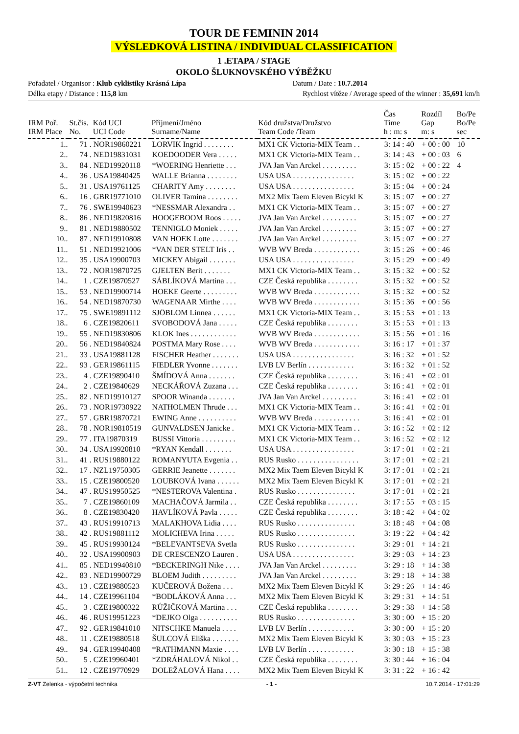TOUR DE FEMININ 2014
VÝSLEDKOVÁ LISTINA / INDIVIDUAL CLASSIFICATION
1 .ETAPA / STAGE
OKOLO ŠLUKNOVSKÉHO VÝBĚŽKU
Pořadatel / Organisor : Klub cyklistiky Krásná Lípa Datum / Date : 10.7.2014
Délka etapy / Distance : 115,8 km Rychlost vítěze / Average speed of the winner : 35,691 km/h
| IRM Poř. IRM Place | St.čís. No. | Kód UCI UCI Code | Příjmení/Jméno Surname/Name | Kód družstva/Družstvo Team Code /Team | Čas Time h : m: s | Rozdíl Gap m: s | Bo/Pe Bo/Pe sec |
| --- | --- | --- | --- | --- | --- | --- | --- |
| 1.. | 71 . | NOR19860221 | LORVIK Ingrid . . . . . . . . | MX1 CK Victoria-MIX Team . . | 3: 14 : 40 | + 00 : 00 | 10 |
| 2.. | 74 . | NED19831031 | KOEDOODER Vera . . . . . | MX1 CK Victoria-MIX Team . . | 3: 14 : 43 | + 00 : 03 | 6 |
| 3.. | 84 . | NED19920118 | *WOERING Henriette . . . | JVA Jan Van Arckel . . . . . . . . . | 3: 15 : 02 | + 00 : 22 | 4 |
| 4.. | 36 . | USA19840425 | WALLE Brianna . . . . . . . . | USA USA . . . . . . . . . . . . . . . . | 3: 15 : 02 | + 00 : 22 | |
| 5.. | 31 . | USA19761125 | CHARITY Amy . . . . . . . . | USA USA . . . . . . . . . . . . . . . . | 3: 15 : 04 | + 00 : 24 | |
| 6.. | 16 . | GBR19771010 | OLIVER Tamina . . . . . . . . | MX2 Mix Taem Eleven Bicykl K | 3: 15 : 07 | + 00 : 27 | |
| 7.. | 76 . | SWE19940623 | *NESSMAR Alexandra . . | MX1 CK Victoria-MIX Team . . | 3: 15 : 07 | + 00 : 27 | |
| 8.. | 86 . | NED19820816 | HOOGEBOOM Roos . . . . . | JVA Jan Van Arckel . . . . . . . . . | 3: 15 : 07 | + 00 : 27 | |
| 9.. | 81 . | NED19880502 | TENNIGLO Moniek . . . . . | JVA Jan Van Arckel . . . . . . . . . | 3: 15 : 07 | + 00 : 27 | |
| 10.. | 87 . | NED19910808 | VAN HOEK Lotte . . . . . . . | JVA Jan Van Arckel . . . . . . . . . | 3: 15 : 07 | + 00 : 27 | |
| 11.. | 51 . | NED19921006 | *VAN DER STELT Iris . . | WVB WV Breda . . . . . . . . . . . . | 3: 15 : 26 | + 00 : 46 | |
| 12.. | 35 . | USA19900703 | MICKEY Abigail . . . . . . . | USA USA . . . . . . . . . . . . . . . . | 3: 15 : 29 | + 00 : 49 | |
| 13.. | 72 . | NOR19870725 | GJELTEN Berit . . . . . . . | MX1 CK Victoria-MIX Team . . | 3: 15 : 32 | + 00 : 52 | |
| 14.. | 1 . | CZE19870527 | SÁBLÍKOVÁ Martina . . . | CZE Česká republika . . . . . . . . | 3: 15 : 32 | + 00 : 52 | |
| 15.. | 53 . | NED19900714 | HOEKE Geerte . . . . . . . . . | WVB WV Breda . . . . . . . . . . . . | 3: 15 : 32 | + 00 : 52 | |
| 16.. | 54 . | NED19870730 | WAGENAAR Mirthe . . . . | WVB WV Breda . . . . . . . . . . . . | 3: 15 : 36 | + 00 : 56 | |
| 17.. | 75 . | SWE19891112 | SJÖBLOM Linnea . . . . . . | MX1 CK Victoria-MIX Team . . | 3: 15 : 53 | + 01 : 13 | |
| 18.. | 6 . | CZE19820611 | SVOBODOVÁ Jana . . . . . | CZE Česká republika . . . . . . . . | 3: 15 : 53 | + 01 : 13 | |
| 19.. | 55 . | NED19830806 | KLOK Ines . . . . . . . . . . . . | WVB WV Breda . . . . . . . . . . . . | 3: 15 : 56 | + 01 : 16 | |
| 20.. | 56 . | NED19840824 | POSTMA Mary Rose . . . . | WVB WV Breda . . . . . . . . . . . . | 3: 16 : 17 | + 01 : 37 | |
| 21.. | 33 . | USA19881128 | FISCHER Heather . . . . . . . | USA USA . . . . . . . . . . . . . . . . | 3: 16 : 32 | + 01 : 52 | |
| 22.. | 93 . | GER19861115 | FIEDLER Yvonne . . . . . . . | LVB LV Berlín . . . . . . . . . . . . | 3: 16 : 32 | + 01 : 52 | |
| 23.. | 4 . | CZE19890410 | ŠMÍDOVÁ Anna . . . . . . . | CZE Česká republika . . . . . . . . | 3: 16 : 41 | + 02 : 01 | |
| 24.. | 2 . | CZE19840629 | NECKÁŘOVÁ Zuzana . . . | CZE Česká republika . . . . . . . . | 3: 16 : 41 | + 02 : 01 | |
| 25.. | 82 . | NED19910127 | SPOOR Winanda . . . . . . . | JVA Jan Van Arckel . . . . . . . . . | 3: 16 : 41 | + 02 : 01 | |
| 26.. | 73 . | NOR19730922 | NATHOLMEN Thrude . . . | MX1 CK Victoria-MIX Team . . | 3: 16 : 41 | + 02 : 01 | |
| 27.. | 57 . | GBR19870721 | EWING Anne . . . . . . . . . . | WVB WV Breda . . . . . . . . . . . . | 3: 16 : 41 | + 02 : 01 | |
| 28.. | 78 . | NOR19810519 | GUNVALDSEN Janicke . | MX1 CK Victoria-MIX Team . . | 3: 16 : 52 | + 02 : 12 | |
| 29.. | 77 . | ITA19870319 | BUSSI Vittoria . . . . . . . . . | MX1 CK Victoria-MIX Team . . | 3: 16 : 52 | + 02 : 12 | |
| 30.. | 34 . | USA19920810 | *RYAN Kendall . . . . . . . | USA USA . . . . . . . . . . . . . . . . | 3: 17 : 01 | + 02 : 21 | |
| 31.. | 41 . | RUS19880122 | ROMANYUTA Evgenia . . | RUS Rusko . . . . . . . . . . . . . . . . | 3: 17 : 01 | + 02 : 21 | |
| 32.. | 17 . | NZL19750305 | GERRIE Jeanette . . . . . . . | MX2 Mix Taem Eleven Bicykl K | 3: 17 : 01 | + 02 : 21 | |
| 33.. | 15 . | CZE19800520 | LOUBKOVÁ Ivana . . . . . . | MX2 Mix Taem Eleven Bicykl K | 3: 17 : 01 | + 02 : 21 | |
| 34.. | 47 . | RUS19950525 | *NESTEROVA Valentina . | RUS Rusko . . . . . . . . . . . . . . . | 3: 17 : 01 | + 02 : 21 | |
| 35.. | 7 . | CZE19860109 | MACHAČOVÁ Jarmila . . | CZE Česká republika . . . . . . . . | 3: 17 : 55 | + 03 : 15 | |
| 36.. | 8 . | CZE19830420 | HAVLÍKOVÁ Pavla . . . . . | CZE Česká republika . . . . . . . . | 3: 18 : 42 | + 04 : 02 | |
| 37.. | 43 . | RUS19910713 | MALAKHOVA Lidia . . . . | RUS Rusko . . . . . . . . . . . . . . . | 3: 18 : 48 | + 04 : 08 | |
| 38.. | 42 . | RUS19881112 | MOLICHEVA Irina . . . . . | RUS Rusko . . . . . . . . . . . . . . . | 3: 19 : 22 | + 04 : 42 | |
| 39.. | 45 . | RUS19930124 | *BELEVANTSEVA Svetla | RUS Rusko . . . . . . . . . . . . . . . | 3: 29 : 01 | + 14 : 21 | |
| 40.. | 32 . | USA19900903 | DE CRESCENZO Lauren . | USA USA . . . . . . . . . . . . . . . . | 3: 29 : 03 | + 14 : 23 | |
| 41.. | 85 . | NED19940810 | *BECKERINGH Nike . . . . | JVA Jan Van Arckel . . . . . . . . . | 3: 29 : 18 | + 14 : 38 | |
| 42.. | 83 . | NED19900729 | BLOEM Judith . . . . . . . . . | JVA Jan Van Arckel . . . . . . . . . | 3: 29 : 18 | + 14 : 38 | |
| 43.. | 13 . | CZE19880523 | KUČEROVÁ Božena . . . | MX2 Mix Taem Eleven Bicykl K | 3: 29 : 26 | + 14 : 46 | |
| 44.. | 14 . | CZE19961104 | *BODLÁKOVÁ Anna . . . | MX2 Mix Taem Eleven Bicykl K | 3: 29 : 31 | + 14 : 51 | |
| 45.. | 3 . | CZE19800322 | RŮŽIČKOVÁ Martina . . . | CZE Česká republika . . . . . . . . | 3: 29 : 38 | + 14 : 58 | |
| 46.. | 46 . | RUS19951223 | *DEJKO Olga . . . . . . . . . . | RUS Rusko . . . . . . . . . . . . . . . | 3: 30 : 00 | + 15 : 20 | |
| 47.. | 92 . | GER19841010 | NITSCHKE Manuela . . . . | LVB LV Berlín . . . . . . . . . . . . | 3: 30 : 00 | + 15 : 20 | |
| 48.. | 11 . | CZE19880518 | ŠULCOVÁ Eliška . . . . . . . | MX2 Mix Taem Eleven Bicykl K | 3: 30 : 03 | + 15 : 23 | |
| 49.. | 94 . | GER19940408 | *RATHMANN Maxie . . . . | LVB LV Berlín . . . . . . . . . . . . | 3: 30 : 18 | + 15 : 38 | |
| 50.. | 5 . | CZE19960401 | *ZDRÁHALOVÁ Nikol . . | CZE Česká republika . . . . . . . . | 3: 30 : 44 | + 16 : 04 | |
| 51.. | 12 . | CZE19770929 | DOLEŽALOVÁ Hana . . . . | MX2 Mix Taem Eleven Bicykl K | 3: 31 : 22 | + 16 : 42 | |
Z-VT Zelenka - výpočetní technika - 1 - 10.7.2014 - 17:01:29